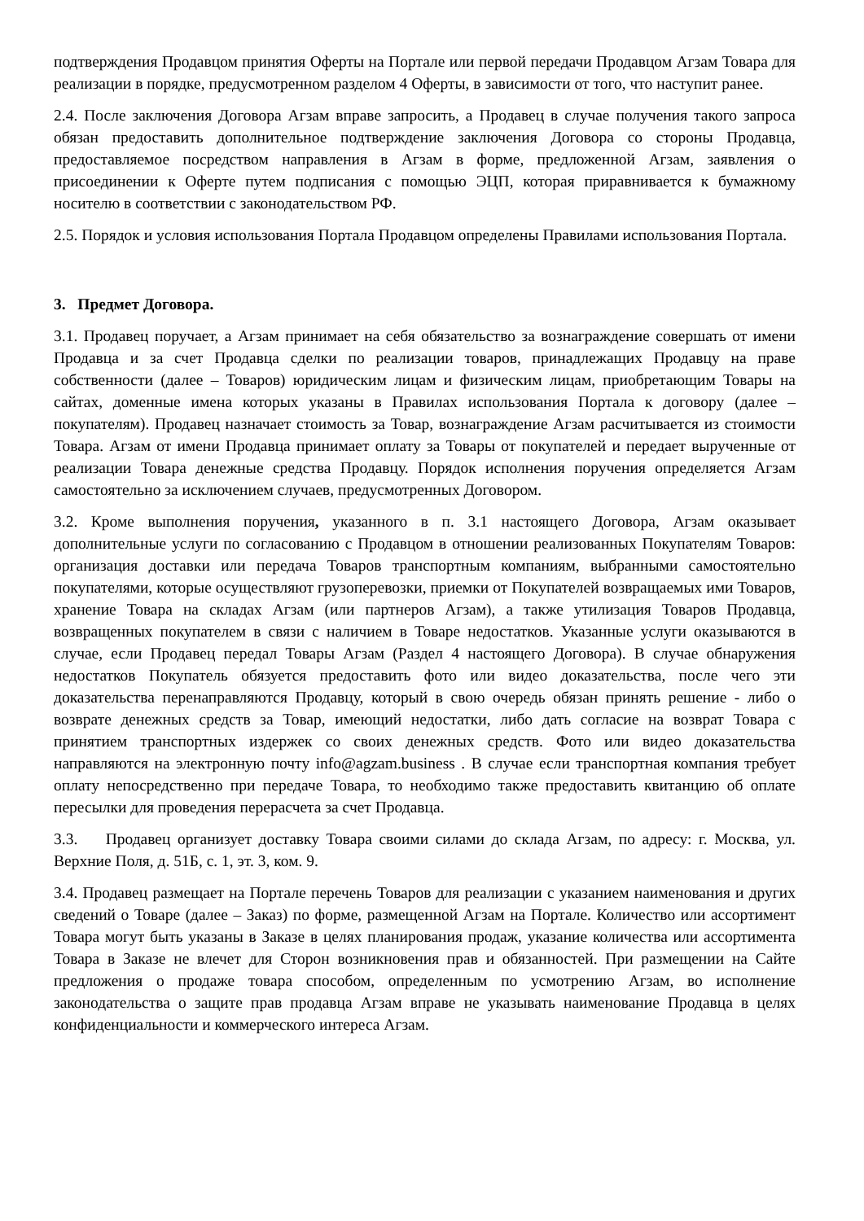подтверждения Продавцом принятия Оферты на Портале или первой передачи Продавцом Агзам Товара для реализации в порядке, предусмотренном разделом 4 Оферты, в зависимости от того, что наступит ранее.
2.4. После заключения Договора Агзам вправе запросить, а Продавец в случае получения такого запроса обязан предоставить дополнительное подтверждение заключения Договора со стороны Продавца, предоставляемое посредством направления в Агзам в форме, предложенной Агзам, заявления о присоединении к Оферте путем подписания с помощью ЭЦП, которая приравнивается к бумажному носителю в соответствии с законодательством РФ.
2.5. Порядок и условия использования Портала Продавцом определены Правилами использования Портала.
3. Предмет Договора.
3.1. Продавец поручает, а Агзам принимает на себя обязательство за вознаграждение совершать от имени Продавца и за счет Продавца сделки по реализации товаров, принадлежащих Продавцу на праве собственности (далее – Товаров) юридическим лицам и физическим лицам, приобретающим Товары на сайтах, доменные имена которых указаны в Правилах использования Портала к договору (далее – покупателям). Продавец назначает стоимость за Товар, вознаграждение Агзам расчитывается из стоимости Товара. Агзам от имени Продавца принимает оплату за Товары от покупателей и передает вырученные от реализации Товара денежные средства Продавцу. Порядок исполнения поручения определяется Агзам самостоятельно за исключением случаев, предусмотренных Договором.
3.2. Кроме выполнения поручения, указанного в п. 3.1 настоящего Договора, Агзам оказывает дополнительные услуги по согласованию с Продавцом в отношении реализованных Покупателям Товаров: организация доставки или передача Товаров транспортным компаниям, выбранными самостоятельно покупателями, которые осуществляют грузоперевозки, приемки от Покупателей возвращаемых ими Товаров, хранение Товара на складах Агзам (или партнеров Агзам), а также утилизация Товаров Продавца, возвращенных покупателем в связи с наличием в Товаре недостатков. Указанные услуги оказываются в случае, если Продавец передал Товары Агзам (Раздел 4 настоящего Договора). В случае обнаружения недостатков Покупатель обязуется предоставить фото или видео доказательства, после чего эти доказательства перенаправляются Продавцу, который в свою очередь обязан принять решение - либо о возврате денежных средств за Товар, имеющий недостатки, либо дать согласие на возврат Товара с принятием транспортных издержек со своих денежных средств. Фото или видео доказательства направляются на электронную почту info@agzam.business . В случае если транспортная компания требует оплату непосредственно при передаче Товара, то необходимо также предоставить квитанцию об оплате пересылки для проведения перерасчета за счет Продавца.
3.3. Продавец организует доставку Товара своими силами до склада Агзам, по адресу: г. Москва, ул. Верхние Поля, д. 51Б, с. 1, эт. 3, ком. 9.
3.4. Продавец размещает на Портале перечень Товаров для реализации с указанием наименования и других сведений о Товаре (далее – Заказ) по форме, размещенной Агзам на Портале. Количество или ассортимент Товара могут быть указаны в Заказе в целях планирования продаж, указание количества или ассортимента Товара в Заказе не влечет для Сторон возникновения прав и обязанностей. При размещении на Сайте предложения о продаже товара способом, определенным по усмотрению Агзам, во исполнение законодательства о защите прав продавца Агзам вправе не указывать наименование Продавца в целях конфиденциальности и коммерческого интереса Агзам.